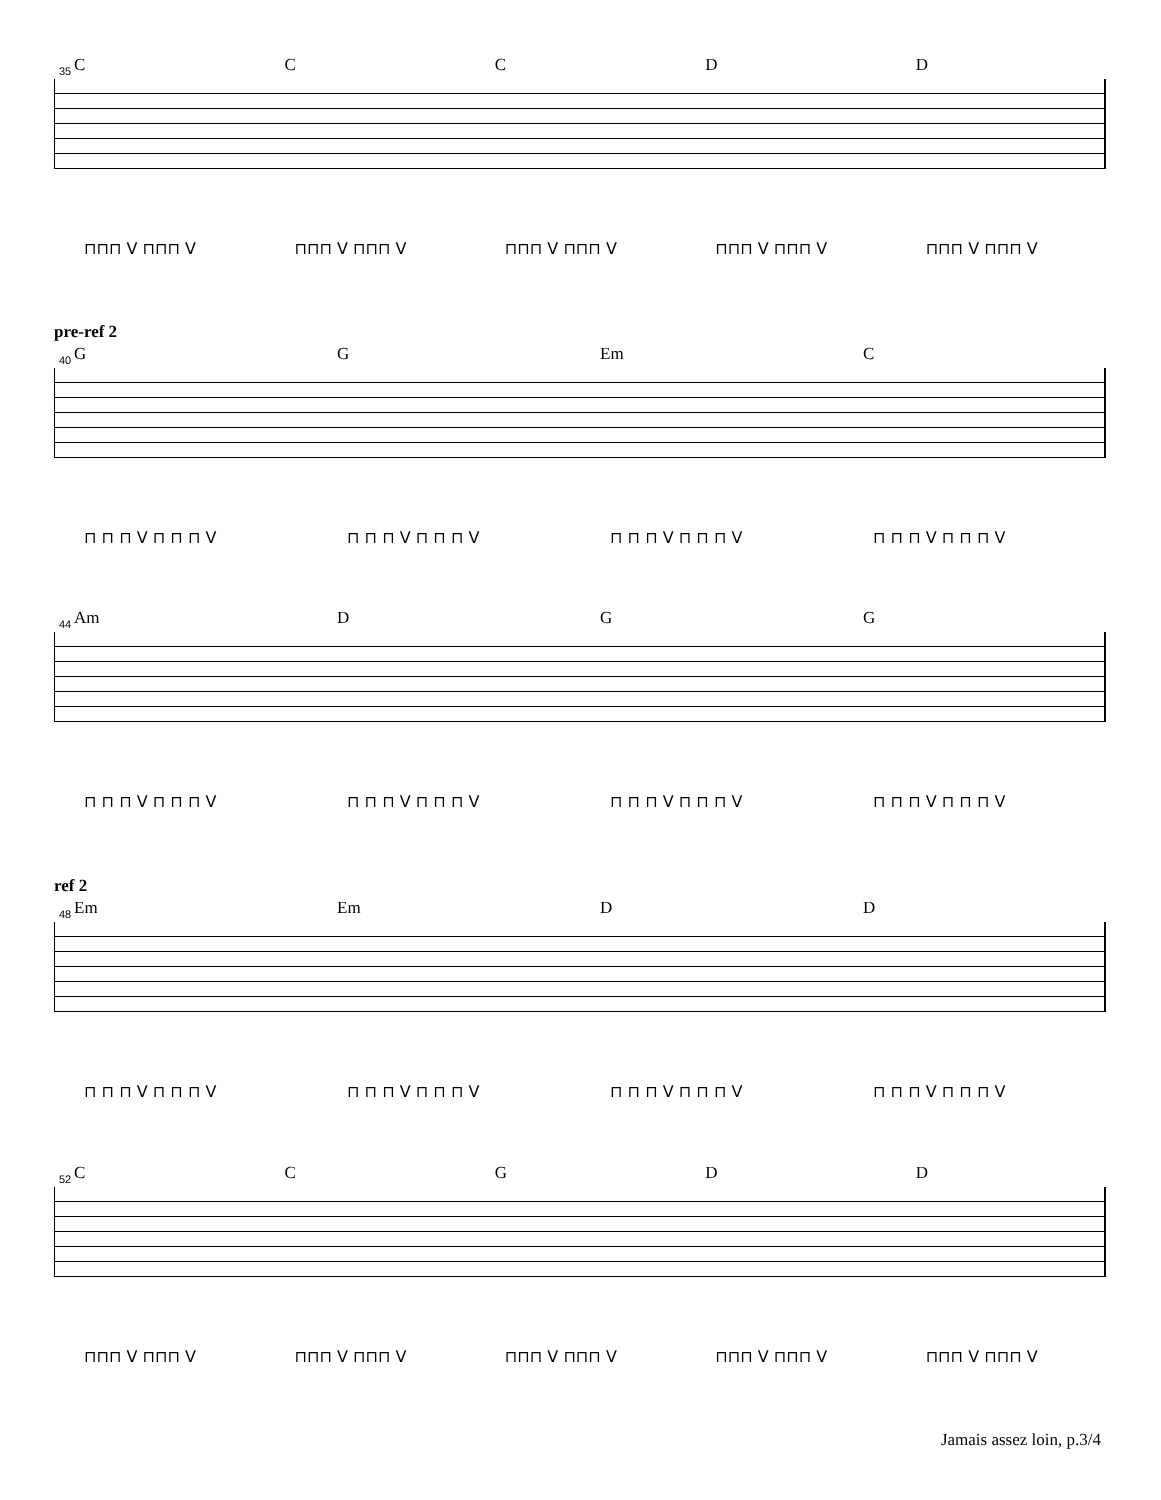CCCDD
35
⊓⊓⊓ V ⊓⊓⊓ V ⊓⊓⊓ V ⊓⊓⊓ V ⊓⊓⊓ V ⊓⊓⊓ V ⊓⊓⊓ V ⊓⊓⊓ V ⊓⊓⊓ V ⊓⊓⊓ V
pre-ref 2
GG Em C
40
⊓ ⊓ ⊓ V ⊓ ⊓ ⊓ V ⊓ ⊓ ⊓ V ⊓ ⊓ ⊓ V ⊓ ⊓ ⊓ V ⊓ ⊓ ⊓ V ⊓ ⊓ ⊓ V ⊓ ⊓ ⊓ V
Am DGG
44
⊓ ⊓ ⊓ V ⊓ ⊓ ⊓ V ⊓ ⊓ ⊓ V ⊓ ⊓ ⊓ V ⊓ ⊓ ⊓ V ⊓ ⊓ ⊓ V ⊓ ⊓ ⊓ V ⊓ ⊓ ⊓ V
ref 2
Em Em DD
48
⊓ ⊓ ⊓ V ⊓ ⊓ ⊓ V ⊓ ⊓ ⊓ V ⊓ ⊓ ⊓ V ⊓ ⊓ ⊓ V ⊓ ⊓ ⊓ V ⊓ ⊓ ⊓ V ⊓ ⊓ ⊓ V
CCGDD
52
⊓⊓⊓ V ⊓⊓⊓ V ⊓⊓⊓ V ⊓⊓⊓ V ⊓⊓⊓ V ⊓⊓⊓ V ⊓⊓⊓ V ⊓⊓⊓ V ⊓⊓⊓ V ⊓⊓⊓ V
Jamais assez loin, p.3/4